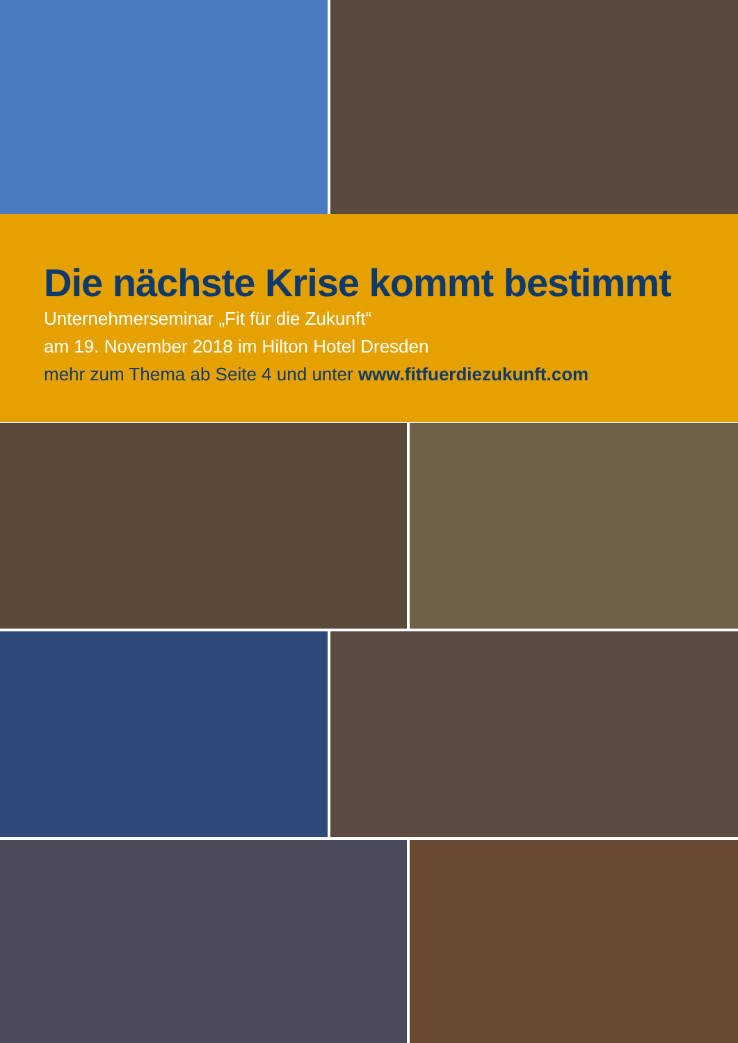Die nächste Krise kommt bestimmt
Unternehmerseminar „Fit für die Zukunft“
am 19. November 2018 im Hilton Hotel Dresden
mehr zum Thema ab Seite 4 und unter www.fitfuerdiezukunft.com